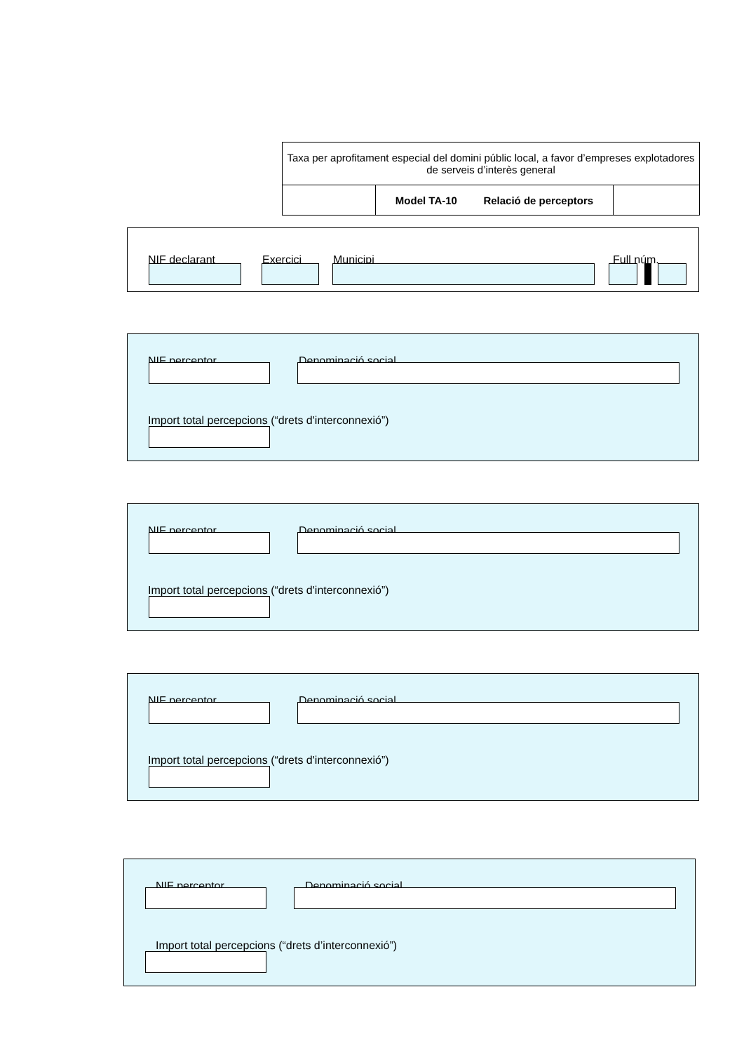| Taxa per aprofitament especial del domini públic local, a favor d’empreses explotadores de serveis d’interès general | | |
| | Model TA-10 Relació de perceptors | |
NIF declarant Exercici Municipi Full núm.
NIF perceptor Denominació social
Import total percepcions (“drets d'interconnexió”)
NIF perceptor Denominació social
Import total percepcions (“drets d'interconnexió”)
NIF perceptor Denominació social
Import total percepcions (“drets d'interconnexió”)
NIF perceptor Denominació social
Import total percepcions (“drets d’interconnexió”)